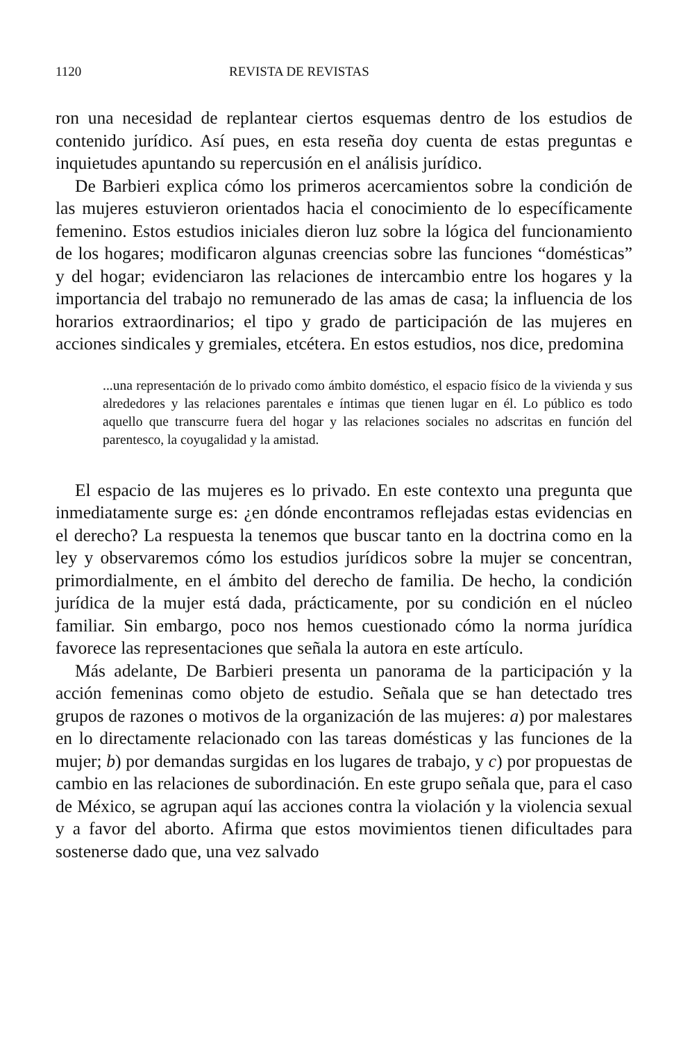1120 REVISTA DE REVISTAS
ron una necesidad de replantear ciertos esquemas dentro de los estudios de contenido jurídico. Así pues, en esta reseña doy cuenta de estas preguntas e inquietudes apuntando su repercusión en el análisis jurídico.
De Barbieri explica cómo los primeros acercamientos sobre la condición de las mujeres estuvieron orientados hacia el conocimiento de lo específicamente femenino. Estos estudios iniciales dieron luz sobre la lógica del funcionamiento de los hogares; modificaron algunas creencias sobre las funciones “domésticas” y del hogar; evidenciaron las relaciones de intercambio entre los hogares y la importancia del trabajo no remunerado de las amas de casa; la influencia de los horarios extraordinarios; el tipo y grado de participación de las mujeres en acciones sindicales y gremiales, etcétera. En estos estudios, nos dice, predomina
...una representación de lo privado como ámbito doméstico, el espacio físico de la vivienda y sus alrededores y las relaciones parentales e íntimas que tienen lugar en él. Lo público es todo aquello que transcurre fuera del hogar y las relaciones sociales no adscritas en función del parentesco, la coyugalidad y la amistad.
El espacio de las mujeres es lo privado. En este contexto una pregunta que inmediatamente surge es: ¿en dónde encontramos reflejadas estas evidencias en el derecho? La respuesta la tenemos que buscar tanto en la doctrina como en la ley y observaremos cómo los estudios jurídicos sobre la mujer se concentran, primordialmente, en el ámbito del derecho de familia. De hecho, la condición jurídica de la mujer está dada, prácticamente, por su condición en el núcleo familiar. Sin embargo, poco nos hemos cuestionado cómo la norma jurídica favorece las representaciones que señala la autora en este artículo.
Más adelante, De Barbieri presenta un panorama de la participación y la acción femeninas como objeto de estudio. Señala que se han detectado tres grupos de razones o motivos de la organización de las mujeres: a) por malestares en lo directamente relacionado con las tareas domésticas y las funciones de la mujer; b) por demandas surgidas en los lugares de trabajo, y c) por propuestas de cambio en las relaciones de subordinación. En este grupo señala que, para el caso de México, se agrupan aquí las acciones contra la violación y la violencia sexual y a favor del aborto. Afirma que estos movimientos tienen dificultades para sostenerse dado que, una vez salvado